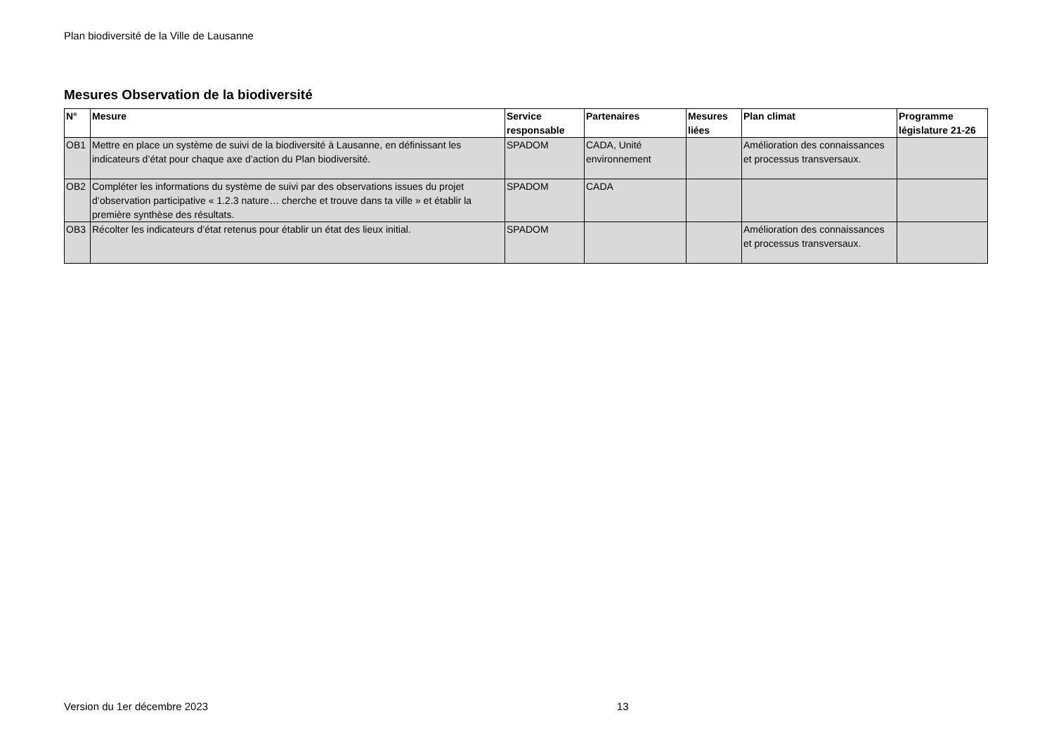Plan biodiversité de la Ville de Lausanne
Mesures Observation de la biodiversité
| N° | Mesure | Service responsable | Partenaires | Mesures liées | Plan climat | Programme législature 21-26 |
| --- | --- | --- | --- | --- | --- | --- |
| OB1 | Mettre en place un système de suivi de la biodiversité à Lausanne, en définissant les indicateurs d’état pour chaque axe d’action du Plan biodiversité. | SPADOM | CADA, Unité environnement | | Amélioration des connaissances et processus transversaux. | |
| OB2 | Compléter les informations du système de suivi par des observations issues du projet d’observation participative « 1.2.3 nature… cherche et trouve dans ta ville » et établir la première synthèse des résultats. | SPADOM | CADA | | | |
| OB3 | Récolter les indicateurs d’état retenus pour établir un état des lieux initial. | SPADOM | | | Amélioration des connaissances et processus transversaux. | |
Version du 1er décembre 2023 13